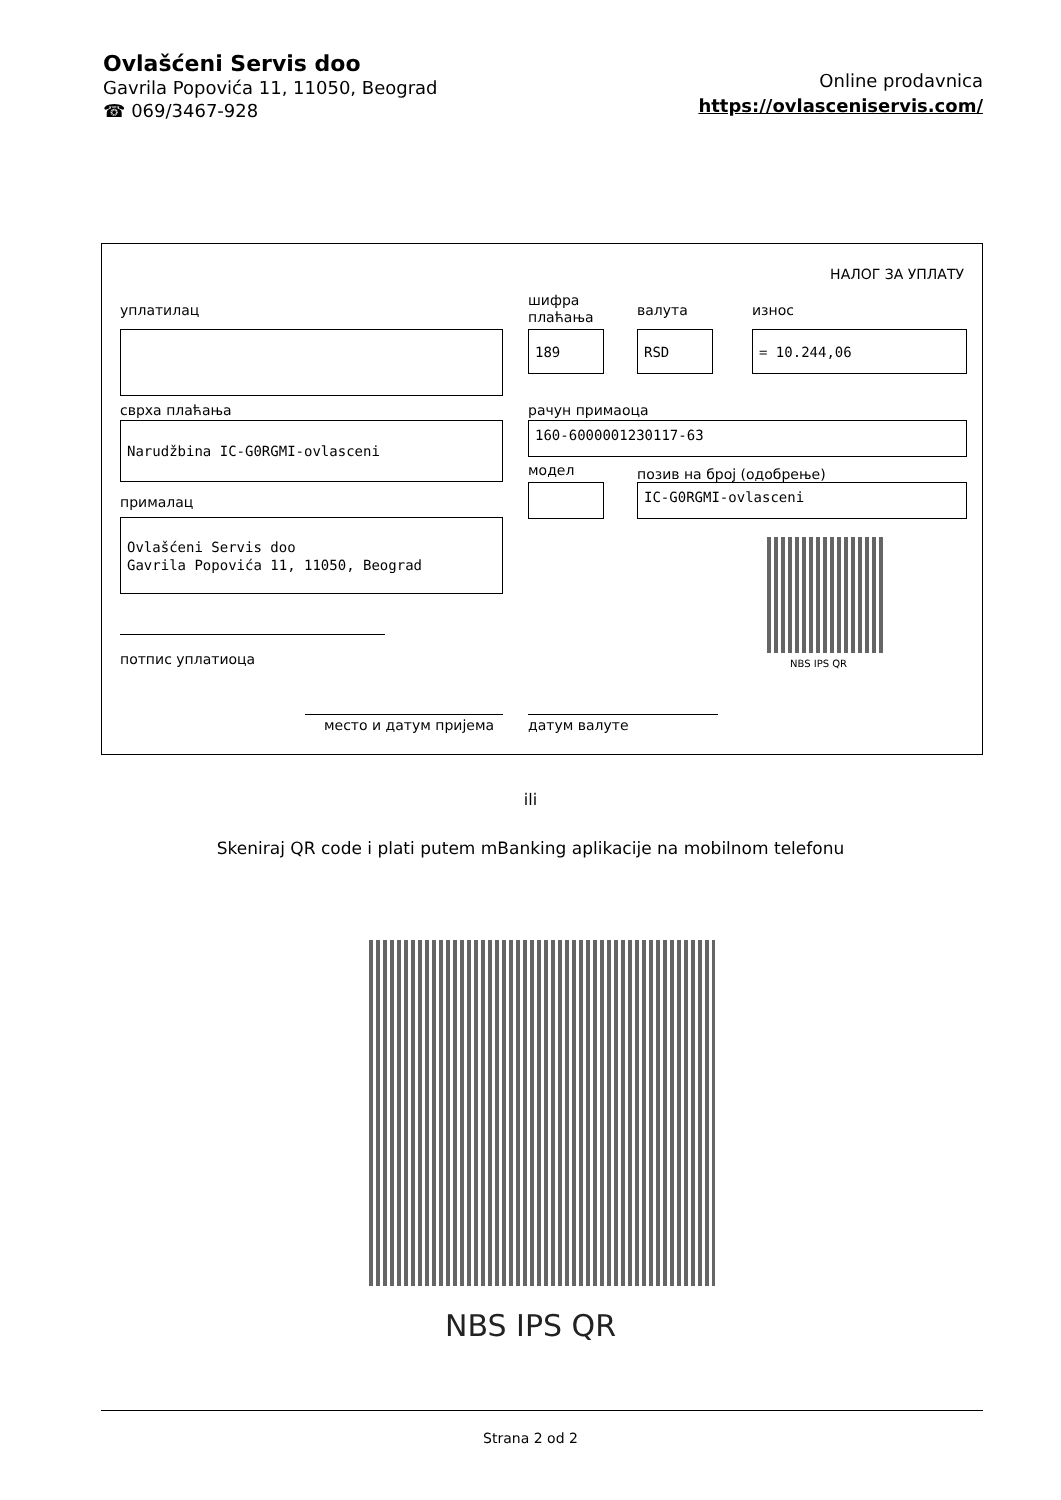Ovlašćeni Servis doo
Gavrila Popovića 11, 11050, Beograd
☎ 069/3467-928
Online prodavnica
https://ovlasceniservis.com/
НАЛОГ ЗА УПЛАТУ
уплатилац
шифра
плаћања
валута износ
189 RSD = 10.244,06
сврха плаћања рачун примаоца
Narudžbina IC-G0RGMI-ovlasceni 160-6000001230117-63
модел позив на број (одобрење)
IC-G0RGMI-ovlasceni
прималац
Ovlašćeni Servis doo
Gavrila Popovića 11, 11050, Beograd
NBS IPS QR
потпис уплатиоца
место и датум пријема датум валуте
ili
Skeniraj QR code i plati putem mBanking aplikacije na mobilnom telefonu
NBS IPS QR
Strana 2 od 2